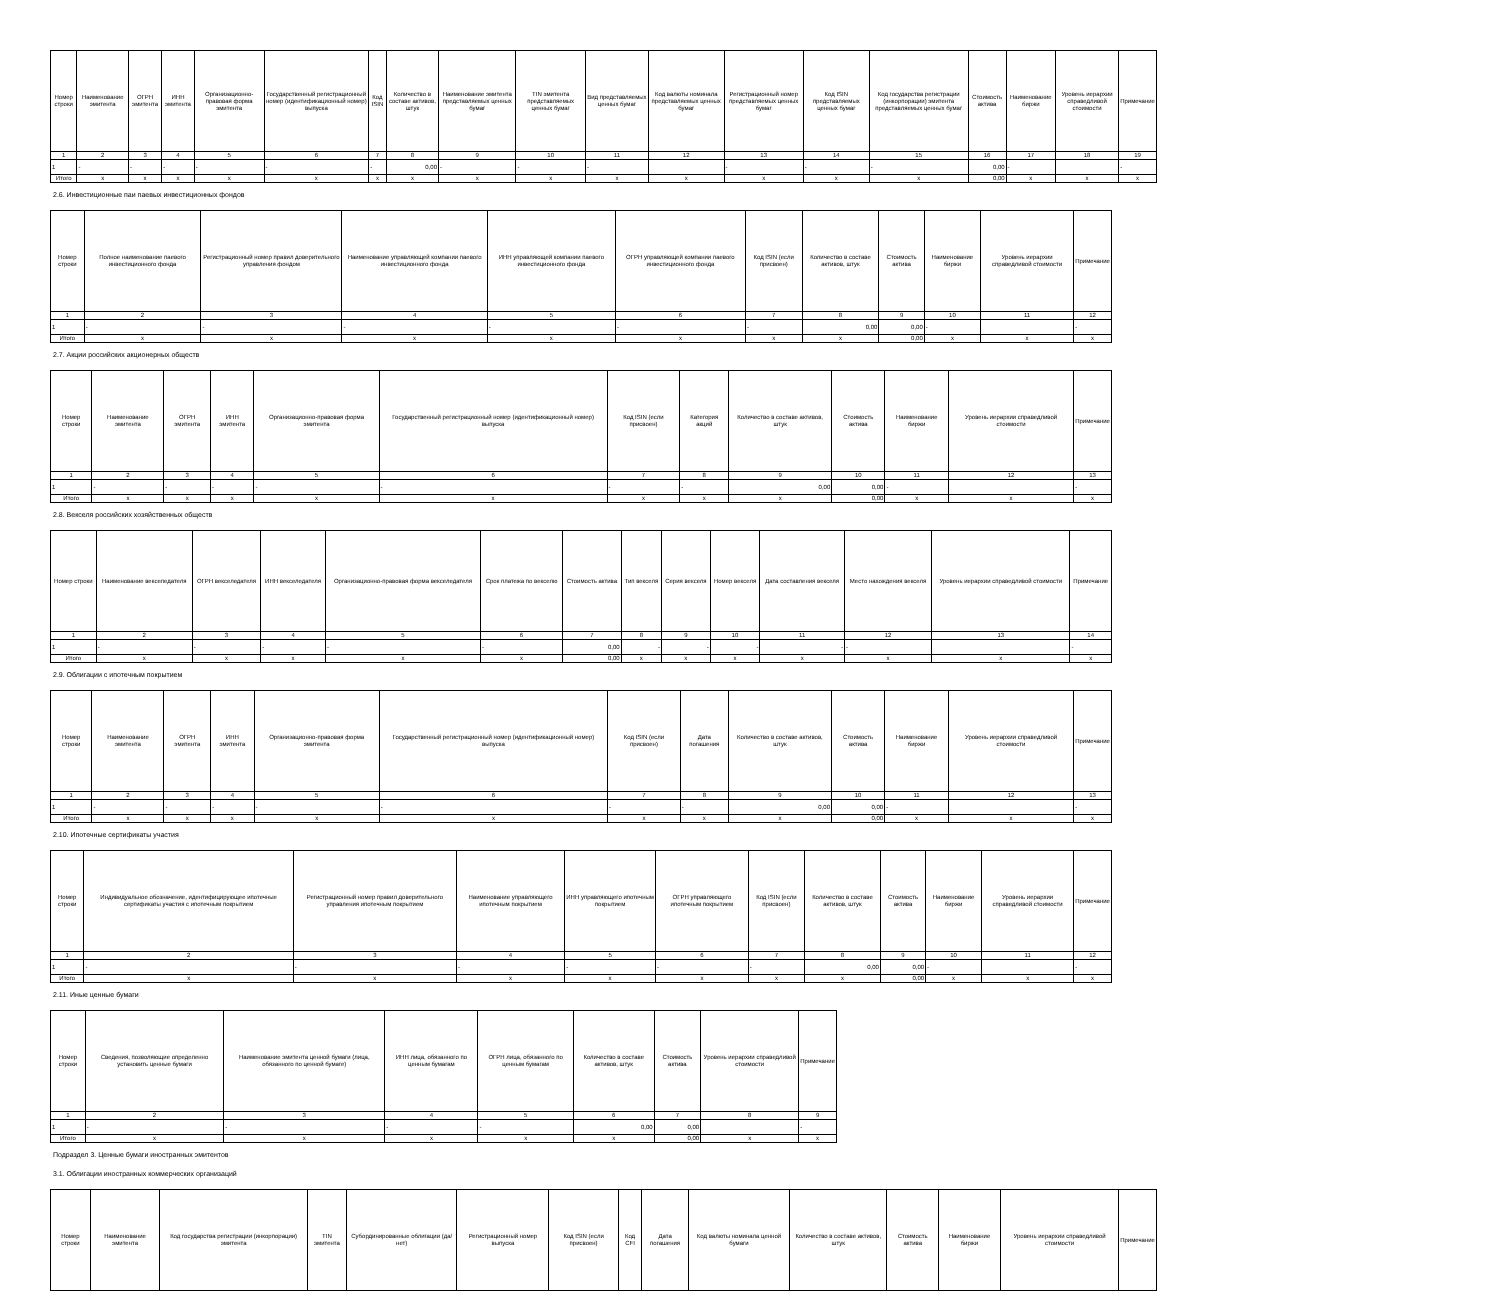| Номер строки | Наименование эмитента | ОГРН эмитента | ИНН эмитента | Организационно-правовая форма эмитента | Государственный регистрационный номер (идентификационный номер) выпуска | Код ISIN | Количество в составе активов, штук | Наименование эмитента представляемых ценных бумаг | TIN эмитента представляемых ценных бумаг | Вид представляемых ценных бумаг | Код валюты номинала представляемых ценных бумаг | Регистрационный номер представляемых ценных бумаг | Код ISIN представляемых ценных бумаг | Код государства регистрации (инкорпорации) эмитента представляемых ценных бумаг | Стоимость актива | Наименование биржи | Уровень иерархии справедливой стоимости | Примечание |
| --- | --- | --- | --- | --- | --- | --- | --- | --- | --- | --- | --- | --- | --- | --- | --- | --- | --- | --- |
| 1 | 2 | 3 | 4 | 5 | 6 | 7 | 8 | 9 | 10 | 11 | 12 | 13 | 14 | 15 | 16 | 17 | 18 | 19 |
| 1 | - | - | - | - | - | - | 0,00 | - | - | - | | - | - | - | 0,00 | - | | - |
| Итого | x | x | x | x | x | x | x | x | x | x | x | x | x | x | 0,00 | x | x | x |
2.6. Инвестиционные паи паевых инвестиционных фондов
| Номер строки | Полное наименование паевого инвестиционного фонда | Регистрационный номер правил доверительного управления фондом | Наименование управляющей компании паевого инвестиционного фонда | ИНН управляющей компании паевого инвестиционного фонда | ОГРН управляющей компании паевого инвестиционного фонда | Код ISIN (если присвоен) | Количество в составе активов, штук | Стоимость актива | Наименование биржи | Уровень иерархии справедливой стоимости | Примечание |
| --- | --- | --- | --- | --- | --- | --- | --- | --- | --- | --- | --- |
| 1 | 2 | 3 | 4 | 5 | 6 | 7 | 8 | 9 | 10 | 11 | 12 |
| 1 | - | - | - | - | - | - | 0,00 | 0,00 | - | | - |
| Итого | x | x | x | x | x | x | x | 0,00 | x | x | x |
2.7. Акции российских акционерных обществ
| Номер строки | Наименование эмитента | ОГРН эмитента | ИНН эмитента | Организационно-правовая форма эмитента | Государственный регистрационный номер (идентификационный номер) выпуска | Код ISIN (если присвоен) | Категория акций | Количество в составе активов, штук | Стоимость актива | Наименование биржи | Уровень иерархии справедливой стоимости | Примечание |
| --- | --- | --- | --- | --- | --- | --- | --- | --- | --- | --- | --- | --- |
| 1 | 2 | 3 | 4 | 5 | 6 | 7 | 8 | 9 | 10 | 11 | 12 | 13 |
| 1 | - | - | - | - | - | - | - | 0,00 | 0,00 | - | | - |
| Итого | x | x | x | x | x | x | x | x | 0,00 | x | x | x |
2.8. Векселя российских хозяйственных обществ
| Номер строки | Наименование векселедателя | ОГРН векселедателя | ИНН векселедателя | Организационно-правовая форма векселедателя | Срок платежа по векселю | Стоимость актива | Тип векселя | Серия векселя | Номер векселя | Дата составления векселя | Место нахождения векселя | Уровень иерархии справедливой стоимости | Примечание |
| --- | --- | --- | --- | --- | --- | --- | --- | --- | --- | --- | --- | --- | --- |
| 1 | 2 | 3 | 4 | 5 | 6 | 7 | 8 | 9 | 10 | 11 | 12 | 13 | 14 |
| 1 | - | - | - | - | - | 0,00 | - | - | - | - | - | | - |
| Итого | x | x | x | x | x | 0,00 | x | x | x | x | x | x | x |
2.9. Облигации с ипотечным покрытием
| Номер строки | Наименование эмитента | ОГРН эмитента | ИНН эмитента | Организационно-правовая форма эмитента | Государственный регистрационный номер (идентификационный номер) выпуска | Код ISIN (если присвоен) | Дата погашения | Количество в составе активов, штук | Стоимость актива | Наименование биржи | Уровень иерархии справедливой стоимости | Примечание |
| --- | --- | --- | --- | --- | --- | --- | --- | --- | --- | --- | --- | --- |
| 1 | 2 | 3 | 4 | 5 | 6 | 7 | 8 | 9 | 10 | 11 | 12 | 13 |
| 1 | - | - | - | - | - | - | - | 0,00 | 0,00 | - | | - |
| Итого | x | x | x | x | x | x | x | x | 0,00 | x | x | x |
2.10. Ипотечные сертификаты участия
| Номер строки | Индивидуальное обозначение, идентифицирующее ипотечные сертификаты участия с ипотечным покрытием | Регистрационный номер правил доверительного управления ипотечным покрытием | Наименование управляющего ипотечным покрытием | ИНН управляющего ипотечным покрытием | ОГРН управляющего ипотечным покрытием | Код ISIN (если присвоен) | Количество в составе активов, штук | Стоимость актива | Наименование биржи | Уровень иерархии справедливой стоимости | Примечание |
| --- | --- | --- | --- | --- | --- | --- | --- | --- | --- | --- | --- |
| 1 | 2 | 3 | 4 | 5 | 6 | 7 | 8 | 9 | 10 | 11 | 12 |
| 1 | - | - | - | - | - | - | 0,00 | 0,00 | - | | - |
| Итого | x | x | x | x | x | x | x | 0,00 | x | x | x |
2.11. Иные ценные бумаги
| Номер строки | Сведения, позволяющие определенно установить ценные бумаги | Наименование эмитента ценной бумаги (лица, обязанного по ценной бумаге) | ИНН лица, обязанного по ценным бумагам | ОГРН лица, обязанного по ценным бумагам | Количество в составе активов, штук | Стоимость актива | Уровень иерархии справедливой стоимости | Примечание |
| --- | --- | --- | --- | --- | --- | --- | --- | --- |
| 1 | 2 | 3 | 4 | 5 | 6 | 7 | 8 | 9 |
| 1 | - | - | - | - | 0,00 | 0,00 | | - |
| Итого | x | x | x | x | x | 0,00 | x | x |
Подраздел 3. Ценные бумаги иностранных эмитентов
3.1. Облигации иностранных коммерческих организаций
| Номер строки | Наименование эмитента | Код государства регистрации (инкорпорации) эмитента | TIN эмитента | Субординированные облигации (да/нет) | Регистрационный номер выпуска | Код ISIN (если присвоен) | Код CFI | Дата погашения | Код валюты номинала ценной бумаги | Количество в составе активов, штук | Стоимость актива | Наименование биржи | Уровень иерархии справедливой стоимости | Примечание |
| --- | --- | --- | --- | --- | --- | --- | --- | --- | --- | --- | --- | --- | --- | --- |